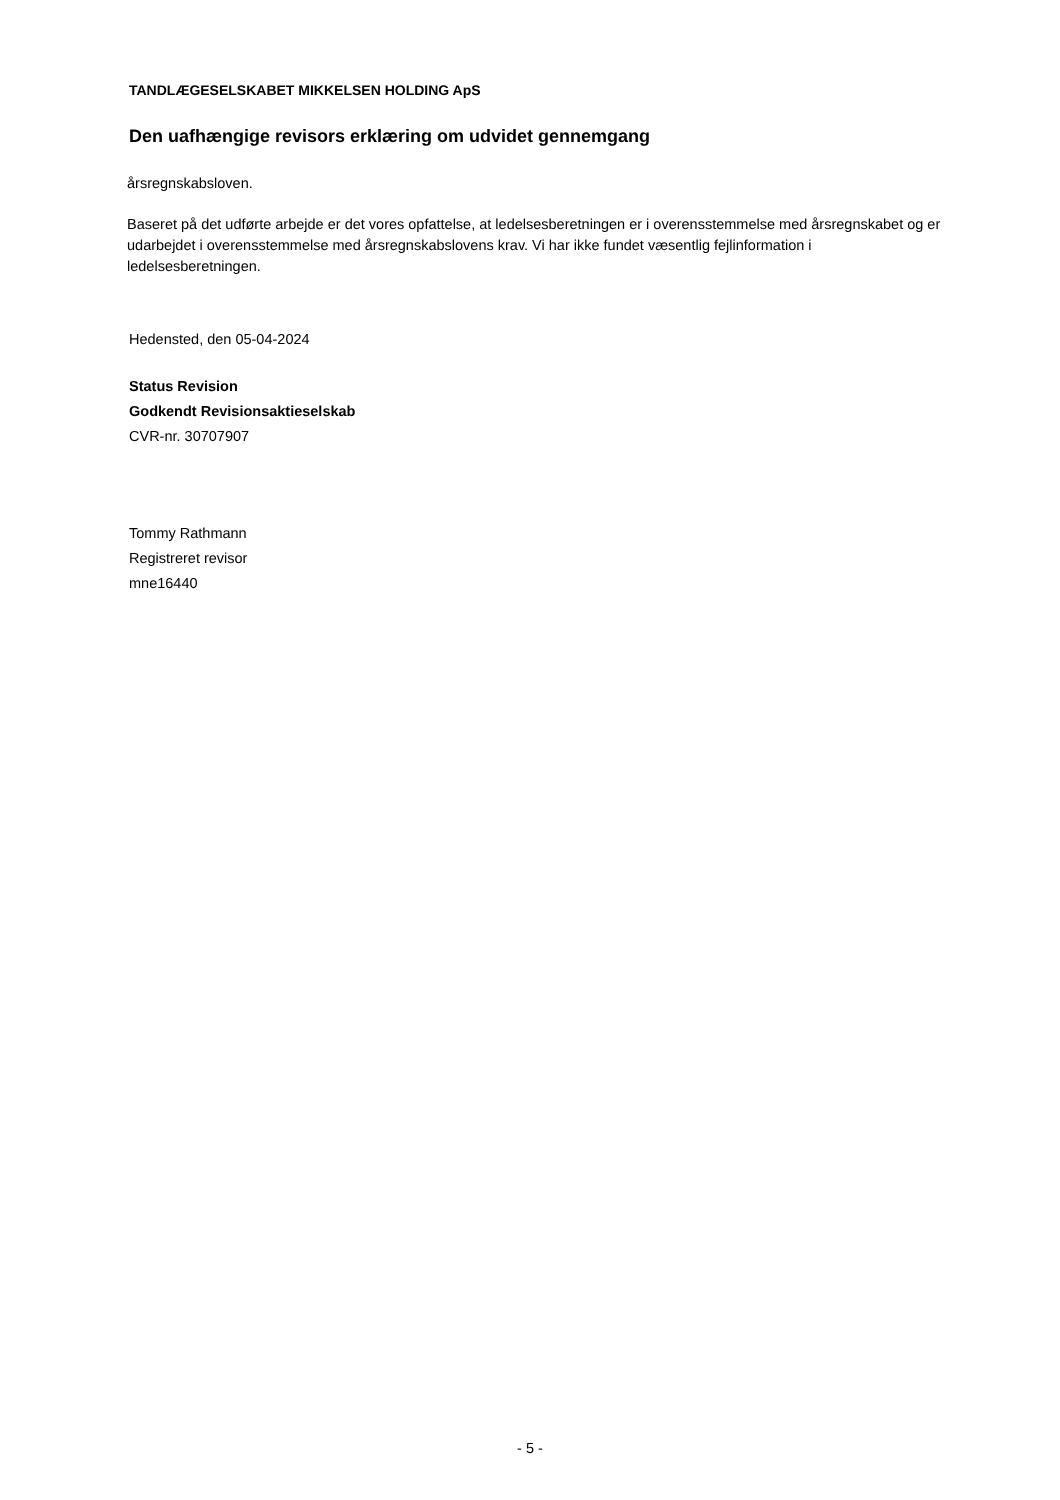TANDLÆGESELSKABET MIKKELSEN HOLDING ApS
Den uafhængige revisors erklæring om udvidet gennemgang
årsregnskabsloven.
Baseret på det udførte arbejde er det vores opfattelse, at ledelsesberetningen er i overensstemmelse med årsregnskabet og er udarbejdet i overensstemmelse med årsregnskabslovens krav. Vi har ikke fundet væsentlig fejlinformation i ledelsesberetningen.
Hedensted, den 05-04-2024
Status Revision
Godkendt Revisionsaktieselskab
CVR-nr. 30707907
Tommy Rathmann
Registreret revisor
mne16440
- 5 -